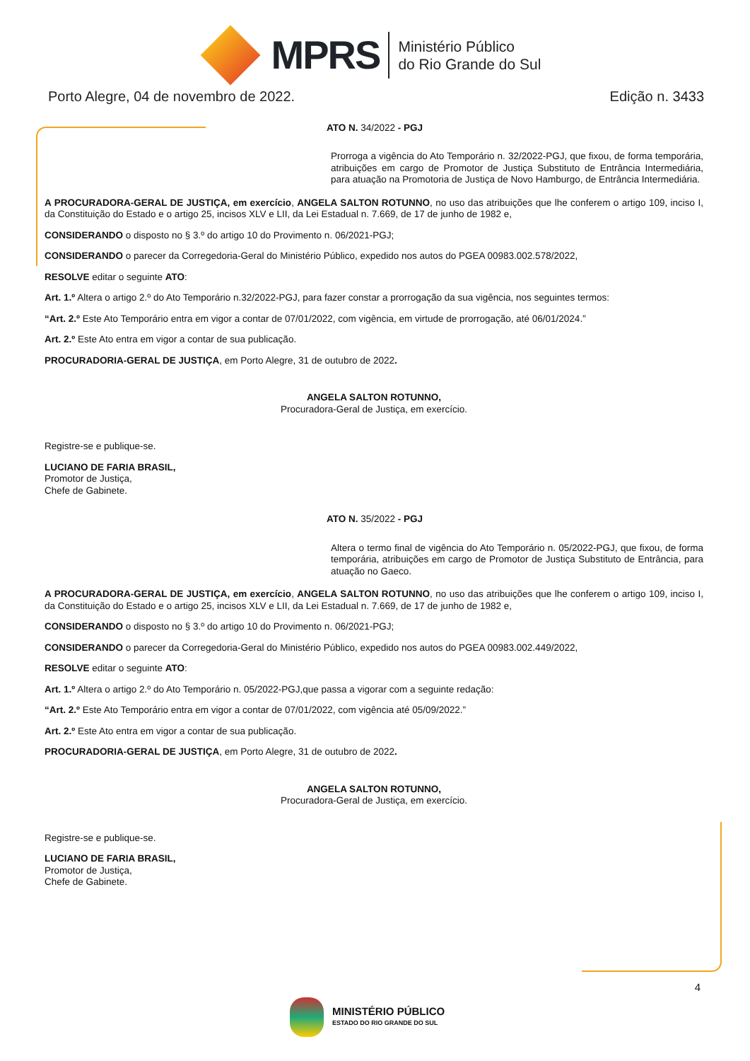MPRS
Ministério Público
do Rio Grande do Sul
Porto Alegre, 04 de novembro de 2022. Edição n. 3433
ATO N. 34/2022 - PGJ
Prorroga a vigência do Ato Temporário n. 32/2022-PGJ, que fixou, de forma temporária, atribuições em cargo de Promotor de Justiça Substituto de Entrância Intermediária, para atuação na Promotoria de Justiça de Novo Hamburgo, de Entrância Intermediária.
A PROCURADORA-GERAL DE JUSTIÇA, em exercício, ANGELA SALTON ROTUNNO, no uso das atribuições que lhe conferem o artigo 109, inciso I, da Constituição do Estado e o artigo 25, incisos XLV e LII, da Lei Estadual n. 7.669, de 17 de junho de 1982 e,
CONSIDERANDO o disposto no § 3.º do artigo 10 do Provimento n. 06/2021-PGJ;
CONSIDERANDO o parecer da Corregedoria-Geral do Ministério Público, expedido nos autos do PGEA 00983.002.578/2022,
RESOLVE editar o seguinte ATO:
Art. 1.º Altera o artigo 2.º do Ato Temporário n.32/2022-PGJ, para fazer constar a prorrogação da sua vigência, nos seguintes termos:
“Art. 2.º Este Ato Temporário entra em vigor a contar de 07/01/2022, com vigência, em virtude de prorrogação, até 06/01/2024.”
Art. 2.º Este Ato entra em vigor a contar de sua publicação.
PROCURADORIA-GERAL DE JUSTIÇA, em Porto Alegre, 31 de outubro de 2022.
ANGELA SALTON ROTUNNO,
Procuradora-Geral de Justiça, em exercício.
Registre-se e publique-se.
LUCIANO DE FARIA BRASIL,
Promotor de Justiça,
Chefe de Gabinete.
ATO N. 35/2022 - PGJ
Altera o termo final de vigência do Ato Temporário n. 05/2022-PGJ, que fixou, de forma temporária, atribuições em cargo de Promotor de Justiça Substituto de Entrância, para atuação no Gaeco.
A PROCURADORA-GERAL DE JUSTIÇA, em exercício, ANGELA SALTON ROTUNNO, no uso das atribuições que lhe conferem o artigo 109, inciso I, da Constituição do Estado e o artigo 25, incisos XLV e LII, da Lei Estadual n. 7.669, de 17 de junho de 1982 e,
CONSIDERANDO o disposto no § 3.º do artigo 10 do Provimento n. 06/2021-PGJ;
CONSIDERANDO o parecer da Corregedoria-Geral do Ministério Público, expedido nos autos do PGEA 00983.002.449/2022,
RESOLVE editar o seguinte ATO:
Art. 1.º Altera o artigo 2.º do Ato Temporário n. 05/2022-PGJ,que passa a vigorar com a seguinte redação:
“Art. 2.º Este Ato Temporário entra em vigor a contar de 07/01/2022, com vigência até 05/09/2022.”
Art. 2.º Este Ato entra em vigor a contar de sua publicação.
PROCURADORIA-GERAL DE JUSTIÇA, em Porto Alegre, 31 de outubro de 2022.
ANGELA SALTON ROTUNNO,
Procuradora-Geral de Justiça, em exercício.
Registre-se e publique-se.
LUCIANO DE FARIA BRASIL,
Promotor de Justiça,
Chefe de Gabinete.
4
MINISTÉRIO PÚBLICO
ESTADO DO RIO GRANDE DO SUL